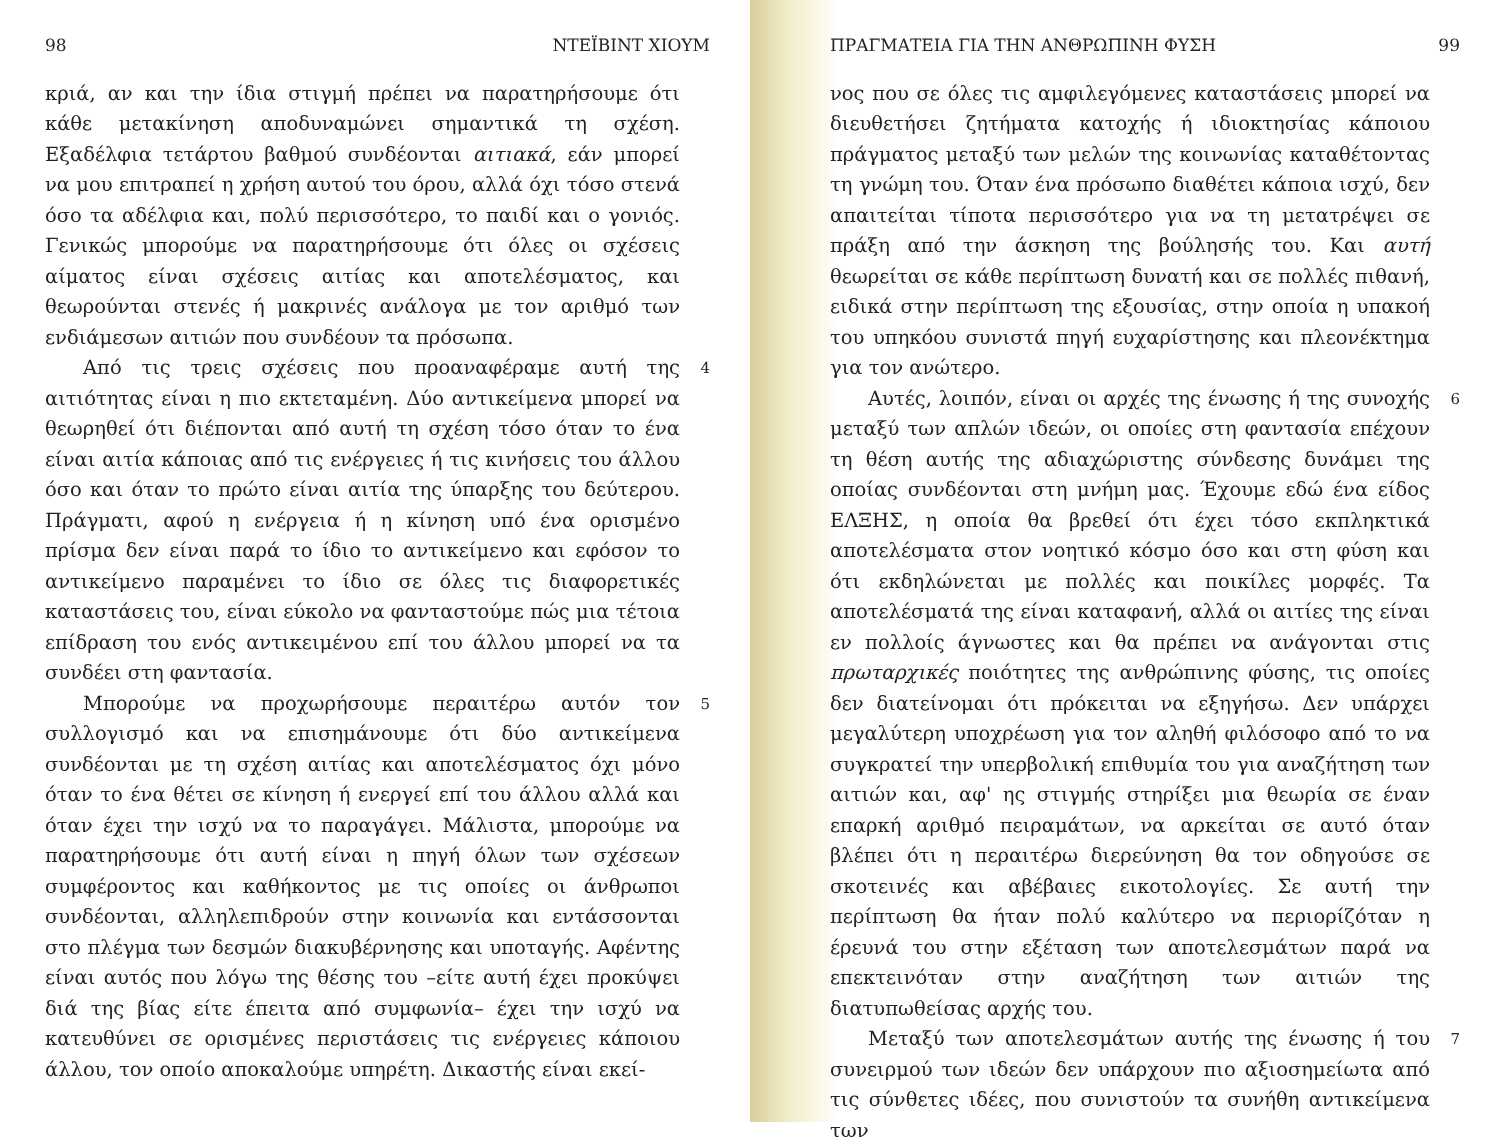98 ΝΤΕΪΒΙΝΤ ΧΙΟΥΜ
κριά, αν και την ίδια στιγμή πρέπει να παρατηρήσουμε ότι κάθε μετακίνηση αποδυναμώνει σημαντικά τη σχέση. Εξαδέλφια τετάρτου βαθμού συνδέονται αιτιακά, εάν μπορεί να μου επιτραπεί η χρήση αυτού του όρου, αλλά όχι τόσο στενά όσο τα αδέλφια και, πολύ περισσότερο, το παιδί και ο γονιός. Γενικώς μπορούμε να παρατηρήσουμε ότι όλες οι σχέσεις αίματος είναι σχέσεις αιτίας και αποτελέσματος, και θεωρούνται στενές ή μακρινές ανάλογα με τον αριθμό των ενδιάμεσων αιτιών που συνδέουν τα πρόσωπα.
Από τις τρεις σχέσεις που προαναφέραμε αυτή της αιτιότητας είναι η πιο εκτεταμένη. Δύο αντικείμενα μπορεί να θεωρηθεί ότι διέπονται από αυτή τη σχέση τόσο όταν το ένα είναι αιτία κάποιας από τις ενέργειες ή τις κινήσεις του άλλου όσο και όταν το πρώτο είναι αιτία της ύπαρξης του δεύτερου. Πράγματι, αφού η ενέργεια ή η κίνηση υπό ένα ορισμένο πρίσμα δεν είναι παρά το ίδιο το αντικείμενο και εφόσον το αντικείμενο παραμένει το ίδιο σε όλες τις διαφορετικές καταστάσεις του, είναι εύκολο να φανταστούμε πώς μια τέτοια επίδραση του ενός αντικειμένου επί του άλλου μπορεί να τα συνδέει στη φαντασία. 4
Μπορούμε να προχωρήσουμε περαιτέρω αυτόν τον συλλογισμό και να επισημάνουμε ότι δύο αντικείμενα συνδέονται με τη σχέση αιτίας και αποτελέσματος όχι μόνο όταν το ένα θέτει σε κίνηση ή ενεργεί επί του άλλου αλλά και όταν έχει την ισχύ να το παραγάγει. Μάλιστα, μπορούμε να παρατηρήσουμε ότι αυτή είναι η πηγή όλων των σχέσεων συμφέροντος και καθήκοντος με τις οποίες οι άνθρωποι συνδέονται, αλληλεπιδρούν στην κοινωνία και εντάσσονται στο πλέγμα των δεσμών διακυβέρνησης και υποταγής. Αφέντης είναι αυτός που λόγω της θέσης του –είτε αυτή έχει προκύψει διά της βίας είτε έπειτα από συμφωνία– έχει την ισχύ να κατευθύνει σε ορισμένες περιστάσεις τις ενέργειες κάποιου άλλου, τον οποίο αποκαλούμε υπηρέτη. Δικαστής είναι εκεί- 5
ΠΡΑΓΜΑΤΕΙΑ ΓΙΑ ΤΗΝ ΑΝΘΡΩΠΙΝΗ ΦΥΣΗ 99
νος που σε όλες τις αμφιλεγόμενες καταστάσεις μπορεί να διευθετήσει ζητήματα κατοχής ή ιδιοκτησίας κάποιου πράγματος μεταξύ των μελών της κοινωνίας καταθέτοντας τη γνώμη του. Όταν ένα πρόσωπο διαθέτει κάποια ισχύ, δεν απαιτείται τίποτα περισσότερο για να τη μετατρέψει σε πράξη από την άσκηση της βούλησής του. Και αυτή θεωρείται σε κάθε περίπτωση δυνατή και σε πολλές πιθανή, ειδικά στην περίπτωση της εξουσίας, στην οποία η υπακοή του υπηκόου συνιστά πηγή ευχαρίστησης και πλεονέκτημα για τον ανώτερο.
Αυτές, λοιπόν, είναι οι αρχές της ένωσης ή της συνοχής μεταξύ των απλών ιδεών, οι οποίες στη φαντασία επέχουν τη θέση αυτής της αδιαχώριστης σύνδεσης δυνάμει της οποίας συνδέονται στη μνήμη μας. Έχουμε εδώ ένα είδος ΕΛΞΗΣ, η οποία θα βρεθεί ότι έχει τόσο εκπληκτικά αποτελέσματα στον νοητικό κόσμο όσο και στη φύση και ότι εκδηλώνεται με πολλές και ποικίλες μορφές. Τα αποτελέσματά της είναι καταφανή, αλλά οι αιτίες της είναι εν πολλοίς άγνωστες και θα πρέπει να ανάγονται στις πρωταρχικές ποιότητες της ανθρώπινης φύσης, τις οποίες δεν διατείνομαι ότι πρόκειται να εξηγήσω. Δεν υπάρχει μεγαλύτερη υποχρέωση για τον αληθή φιλόσοφο από το να συγκρατεί την υπερβολική επιθυμία του για αναζήτηση των αιτιών και, αφ' ης στιγμής στηρίξει μια θεωρία σε έναν επαρκή αριθμό πειραμάτων, να αρκείται σε αυτό όταν βλέπει ότι η περαιτέρω διερεύνηση θα τον οδηγούσε σε σκοτεινές και αβέβαιες εικοτολογίες. Σε αυτή την περίπτωση θα ήταν πολύ καλύτερο να περιορίζόταν η έρευνά του στην εξέταση των αποτελεσμάτων παρά να επεκτεινόταν στην αναζήτηση των αιτιών της διατυπωθείσας αρχής του. 6
Μεταξύ των αποτελεσμάτων αυτής της ένωσης ή του συνειρμού των ιδεών δεν υπάρχουν πιο αξιοσημείωτα από τις σύνθετες ιδέες, που συνιστούν τα συνήθη αντικείμενα των 7